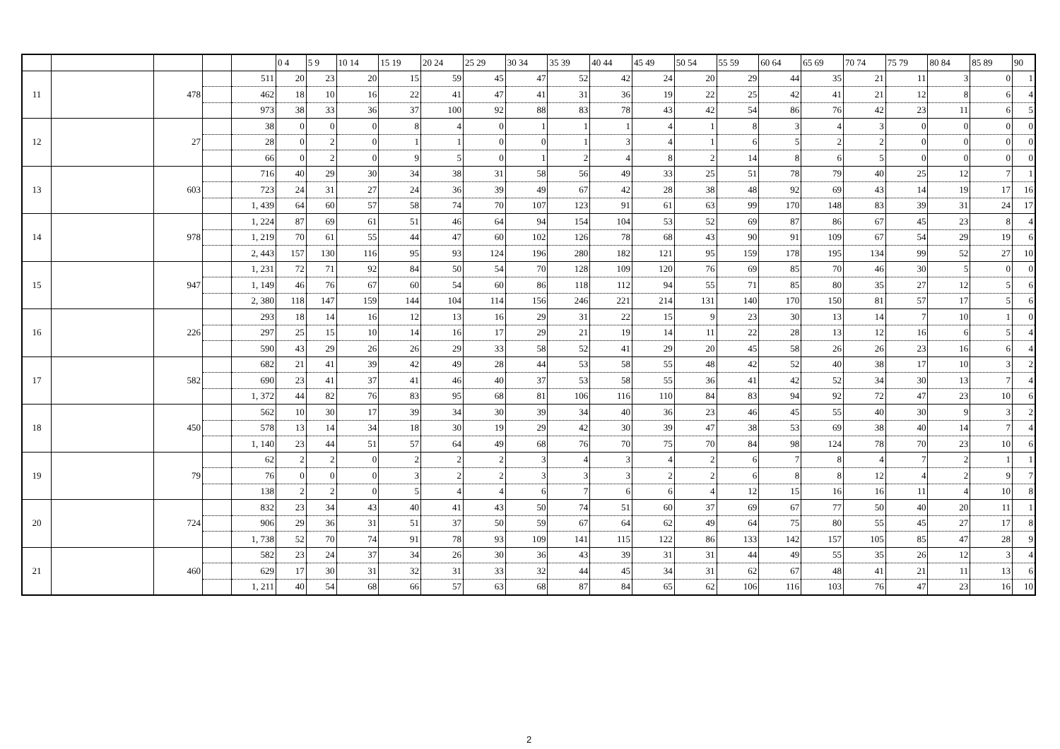| | | | | | 0 4 | 5 9 | 10 14 | 15 19 | 20 24 | 25 29 | 30 34 | 35 39 | 40 44 | 45 49 | 50 54 | 55 59 | 60 64 | 65 69 | 70 74 | 75 79 | 80 84 | 85 89 | 90 |
| --- | --- | --- | --- | --- | --- | --- | --- | --- | --- | --- | --- | --- | --- | --- | --- | --- | --- | --- | --- | --- | --- | --- | --- |
| 11 | | 478 | | 511 | 20 | 23 | 20 | 15 | 59 | 45 | 47 | 52 | 42 | 24 | 20 | 29 | 44 | 35 | 21 | 11 | 3 | 0 | 1 |
| | | | | 462 | 18 | 10 | 16 | 22 | 41 | 47 | 41 | 31 | 36 | 19 | 22 | 25 | 42 | 41 | 21 | 12 | 8 | 6 | 4 |
| | | | | 973 | 38 | 33 | 36 | 37 | 100 | 92 | 88 | 83 | 78 | 43 | 42 | 54 | 86 | 76 | 42 | 23 | 11 | 6 | 5 |
| 12 | | 27 | | 38 | 0 | 0 | 0 | 8 | 4 | 0 | 1 | 1 | 1 | 4 | 1 | 8 | 3 | 4 | 3 | 0 | 0 | 0 | 0 |
| | | | | 28 | 0 | 2 | 0 | 1 | 1 | 0 | 0 | 1 | 3 | 4 | 1 | 6 | 5 | 2 | 2 | 0 | 0 | 0 | 0 |
| | | | | 66 | 0 | 2 | 0 | 9 | 5 | 0 | 1 | 2 | 4 | 8 | 2 | 14 | 8 | 6 | 5 | 0 | 0 | 0 | 0 |
| 13 | | 603 | | 716 | 40 | 29 | 30 | 34 | 38 | 31 | 58 | 56 | 49 | 33 | 25 | 51 | 78 | 79 | 40 | 25 | 12 | 7 | 1 |
| | | | | 723 | 24 | 31 | 27 | 24 | 36 | 39 | 49 | 67 | 42 | 28 | 38 | 48 | 92 | 69 | 43 | 14 | 19 | 17 | 16 |
| | | | | 1, 439 | 64 | 60 | 57 | 58 | 74 | 70 | 107 | 123 | 91 | 61 | 63 | 99 | 170 | 148 | 83 | 39 | 31 | 24 | 17 |
| 14 | | 978 | | 1, 224 | 87 | 69 | 61 | 51 | 46 | 64 | 94 | 154 | 104 | 53 | 52 | 69 | 87 | 86 | 67 | 45 | 23 | 8 | 4 |
| | | | | 1, 219 | 70 | 61 | 55 | 44 | 47 | 60 | 102 | 126 | 78 | 68 | 43 | 90 | 91 | 109 | 67 | 54 | 29 | 19 | 6 |
| | | | | 2, 443 | 157 | 130 | 116 | 95 | 93 | 124 | 196 | 280 | 182 | 121 | 95 | 159 | 178 | 195 | 134 | 99 | 52 | 27 | 10 |
| 15 | | 947 | | 1, 231 | 72 | 71 | 92 | 84 | 50 | 54 | 70 | 128 | 109 | 120 | 76 | 69 | 85 | 70 | 46 | 30 | 5 | 0 | 0 |
| | | | | 1, 149 | 46 | 76 | 67 | 60 | 54 | 60 | 86 | 118 | 112 | 94 | 55 | 71 | 85 | 80 | 35 | 27 | 12 | 5 | 6 |
| | | | | 2, 380 | 118 | 147 | 159 | 144 | 104 | 114 | 156 | 246 | 221 | 214 | 131 | 140 | 170 | 150 | 81 | 57 | 17 | 5 | 6 |
| 16 | | 226 | | 293 | 18 | 14 | 16 | 12 | 13 | 16 | 29 | 31 | 22 | 15 | 9 | 23 | 30 | 13 | 14 | 7 | 10 | 1 | 0 |
| | | | | 297 | 25 | 15 | 10 | 14 | 16 | 17 | 29 | 21 | 19 | 14 | 11 | 22 | 28 | 13 | 12 | 16 | 6 | 5 | 4 |
| | | | | 590 | 43 | 29 | 26 | 26 | 29 | 33 | 58 | 52 | 41 | 29 | 20 | 45 | 58 | 26 | 26 | 23 | 16 | 6 | 4 |
| 17 | | 582 | | 682 | 21 | 41 | 39 | 42 | 49 | 28 | 44 | 53 | 58 | 55 | 48 | 42 | 52 | 40 | 38 | 17 | 10 | 3 | 2 |
| | | | | 690 | 23 | 41 | 37 | 41 | 46 | 40 | 37 | 53 | 58 | 55 | 36 | 41 | 42 | 52 | 34 | 30 | 13 | 7 | 4 |
| | | | | 1, 372 | 44 | 82 | 76 | 83 | 95 | 68 | 81 | 106 | 116 | 110 | 84 | 83 | 94 | 92 | 72 | 47 | 23 | 10 | 6 |
| 18 | | 450 | | 562 | 10 | 30 | 17 | 39 | 34 | 30 | 39 | 34 | 40 | 36 | 23 | 46 | 45 | 55 | 40 | 30 | 9 | 3 | 2 |
| | | | | 578 | 13 | 14 | 34 | 18 | 30 | 19 | 29 | 42 | 30 | 39 | 47 | 38 | 53 | 69 | 38 | 40 | 14 | 7 | 4 |
| | | | | 1, 140 | 23 | 44 | 51 | 57 | 64 | 49 | 68 | 76 | 70 | 75 | 70 | 84 | 98 | 124 | 78 | 70 | 23 | 10 | 6 |
| 19 | | 79 | | 62 | 2 | 2 | 0 | 2 | 2 | 2 | 3 | 4 | 3 | 4 | 2 | 6 | 7 | 8 | 4 | 7 | 2 | 1 | 1 |
| | | | | 76 | 0 | 0 | 0 | 3 | 2 | 2 | 3 | 3 | 3 | 2 | 2 | 6 | 8 | 8 | 12 | 4 | 2 | 9 | 7 |
| | | | | 138 | 2 | 2 | 0 | 5 | 4 | 4 | 6 | 7 | 6 | 6 | 4 | 12 | 15 | 16 | 16 | 11 | 4 | 10 | 8 |
| 20 | | 724 | | 832 | 23 | 34 | 43 | 40 | 41 | 43 | 50 | 74 | 51 | 60 | 37 | 69 | 67 | 77 | 50 | 40 | 20 | 11 | 1 |
| | | | | 906 | 29 | 36 | 31 | 51 | 37 | 50 | 59 | 67 | 64 | 62 | 49 | 64 | 75 | 80 | 55 | 45 | 27 | 17 | 8 |
| | | | | 1, 738 | 52 | 70 | 74 | 91 | 78 | 93 | 109 | 141 | 115 | 122 | 86 | 133 | 142 | 157 | 105 | 85 | 47 | 28 | 9 |
| 21 | | 460 | | 582 | 23 | 24 | 37 | 34 | 26 | 30 | 36 | 43 | 39 | 31 | 31 | 44 | 49 | 55 | 35 | 26 | 12 | 3 | 4 |
| | | | | 629 | 17 | 30 | 31 | 32 | 31 | 33 | 32 | 44 | 45 | 34 | 31 | 62 | 67 | 48 | 41 | 21 | 11 | 13 | 6 |
| | | | | 1, 211 | 40 | 54 | 68 | 66 | 57 | 63 | 68 | 87 | 84 | 65 | 62 | 106 | 116 | 103 | 76 | 47 | 23 | 16 | 10 |
2